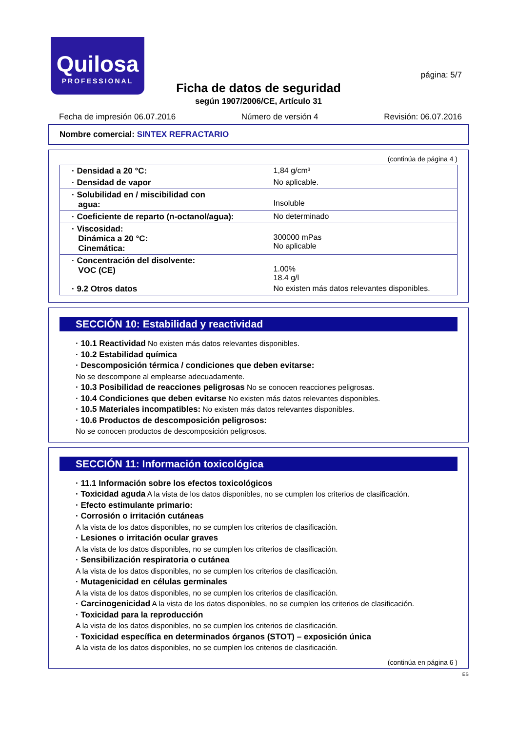Quilosa
PROFESSIONAL
página: 5/7
Ficha de datos de seguridad
según 1907/2006/CE, Artículo 31
Fecha de impresión 06.07.2016 Número de versión 4 Revisión: 06.07.2016
Nombre comercial: SINTEX REFRACTARIO
(continúa de página 4 )
| · Densidad a 20 °C: | 1,84 g/cm³ |
| · Densidad de vapor | No aplicable. |
| · Solubilidad en / miscibilidad con agua: | Insoluble |
| · Coeficiente de reparto (n-octanol/agua): | No determinado |
| · Viscosidad: Dinámica a 20 °C: Cinemática: | 300000 mPas No aplicable |
| · Concentración del disolvente: VOC (CE) | 1.00% 18.4 g/l |
| · 9.2 Otros datos | No existen más datos relevantes disponibles. |
SECCIÓN 10: Estabilidad y reactividad
· 10.1 Reactividad No existen más datos relevantes disponibles.
· 10.2 Estabilidad química
· Descomposición térmica / condiciones que deben evitarse:
No se descompone al emplearse adecuadamente.
· 10.3 Posibilidad de reacciones peligrosas No se conocen reacciones peligrosas.
· 10.4 Condiciones que deben evitarse No existen más datos relevantes disponibles.
· 10.5 Materiales incompatibles: No existen más datos relevantes disponibles.
· 10.6 Productos de descomposición peligrosos:
No se conocen productos de descomposición peligrosos.
SECCIÓN 11: Información toxicológica
· 11.1 Información sobre los efectos toxicológicos
· Toxicidad aguda A la vista de los datos disponibles, no se cumplen los criterios de clasificación.
· Efecto estimulante primario:
· Corrosión o irritación cutáneas
A la vista de los datos disponibles, no se cumplen los criterios de clasificación.
· Lesiones o irritación ocular graves
A la vista de los datos disponibles, no se cumplen los criterios de clasificación.
· Sensibilización respiratoria o cutánea
A la vista de los datos disponibles, no se cumplen los criterios de clasificación.
· Mutagenicidad en células germinales
A la vista de los datos disponibles, no se cumplen los criterios de clasificación.
· Carcinogenicidad A la vista de los datos disponibles, no se cumplen los criterios de clasificación.
· Toxicidad para la reproducción
A la vista de los datos disponibles, no se cumplen los criterios de clasificación.
· Toxicidad específica en determinados órganos (STOT) – exposición única
A la vista de los datos disponibles, no se cumplen los criterios de clasificación.
(continúa en página 6 )
ES